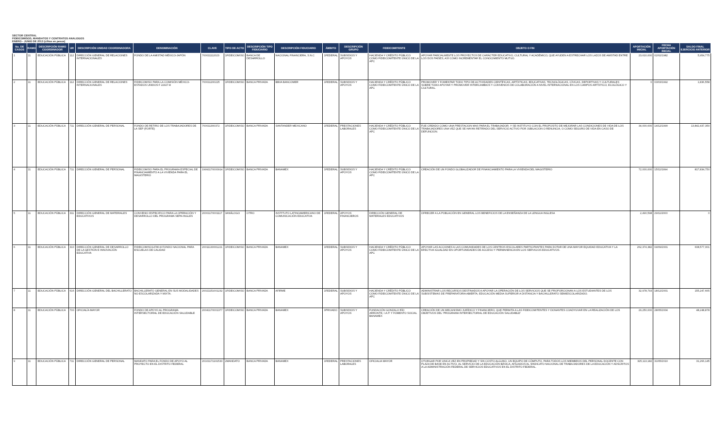SECTOR CENTRAL
FIDEICOMISOS, MANDATOS Y CONTRATOS ANALOGOS
ENERO - JUNIO DE 2013 (cifras en pesos)
| No. DE CASOS | RAMO | DESCRIPCIÓN RAMO COORDINADOR | UR | DESCRIPCIÓN UNIDAD COORDINADORA | DENOMINACIÓN | CLAVE | TIPO DE ACTO | DESCRIPCIÓN TIPO FIDUCIARIO | DESCRIPCIÓN FIDUCIARIO | ÁMBITO | DESCRIPCIÓN GRUPO | FIDEICOMITENTE | OBJETO O FIN | APORTACIÓN INICIAL | FECHA APORTACIÓN INICIAL | SALDO FINAL EJERCICIO ANTERIOR |
| --- | --- | --- | --- | --- | --- | --- | --- | --- | --- | --- | --- | --- | --- | --- | --- | --- |
| 1 | 11 | EDUCACIÓN PÚBLICA | 112 | DIRECCIÓN GENERAL DE RELACIONES INTERNACIONALES | FONDO DE LA AMISTAD MÉXICO-JAPÓN | 700011112023 | 1FIDEICOMISO | BANCA DE DESARROLLO | NACIONAL FINANCIERA, S.N.C | 1FEDERAL | SUBSIDIOS Y APOYOS | HACIENDA Y CRÉDITO PÚBLICO COMO FIDEICOMITENTE ÚNICO DE LA APC | APOYAR PARCIALMENTE LOS PROYECTOS DE CARÁCTER EDUCATIVO, CULTURAL Y ACADÉMICO, QUE AYUDEN A ESTRECHAR LOS LAZOS DE AMISTAD ENTRE LOS DOS PAÍSES, ASÍ COMO INCREMENTAR EL CONOCIMIENTO MUTUO. | 23,610,000 | 02/02/1982 | 5,954,775 |
| 2 | 11 | EDUCACIÓN PÚBLICA | 112 | DIRECCIÓN GENERAL DE RELACIONES INTERNACIONALES | FIDEICOMISO PARA LA COMISIÓN MÉXICO-ESTADOS UNIDOS F 22927-8 | 700011200225 | 1FIDEICOMISO | BANCA PRIVADA | BBVA BANCOMER | 1FEDERAL | SUBSIDIOS Y APOYOS | HACIENDA Y CRÉDITO PÚBLICO COMO FIDEICOMITENTE ÚNICO DE LA APC | PROMOVER Y FOMENTAR TODO TIPO DE ACTIVIDADES CIENTÍFICAS, ARTÍSTICAS, EDUCATIVAS, TECNOLÓGICAS, CÍVICAS, DEPORTIVAS Y CULTURALES SOBRE TODO APOYAR Y PROMOVER INTERCAMBIOS Y CONVENIOS DE COLABORACIÓN A NIVEL INTERNACIONAL EN LOS CAMPOS ARTÍSTICO, ECOLÓGICO Y CULTURAL. | 0 | 03/03/1992 | 1,836,558 |
| 3 | 11 | EDUCACIÓN PÚBLICA | 711 | DIRECCIÓN GENERAL DE PERSONAL | FONDO DE RETIRO DE LOS TRABAJADORES DE LA SEP (FORTE) | 700011300372 | 1FIDEICOMISO | BANCA PRIVADA | SANTANDER MEXICANO | 1FEDERAL | PRESTACIONES LABORALES | HACIENDA Y CRÉDITO PÚBLICO COMO FIDEICOMITENTE ÚNICO DE LA APC | FUE CREADO COMO UNA PRESTACION MAS PARA EL TRABAJADOR, Y SE INSTITUYO CON EL PROPOSITO DE MEJORAR LAS CONDICIONES DE VIDA DE LOS TRABAJADORES UNA VEZ QUE SE HAYAN RETIRADO DEL SERVICIO ACTIVO POR JUBILACION O RENUNCIA, O COMO SEGURO DE VIDA EN CASO DE DEFUNCION. | 34,000,000 | 14/12/1990 | 13,842,437,350 |
| 4 | 11 | EDUCACIÓN PÚBLICA | 711 | DIRECCIÓN GENERAL DE PERSONAL | FIDEICOMISO PARA EL PROGRAMA ESPECIAL DE FINANCIAMIENTO A LA VIVIENDA PARA EL MAGISTERIO | 19991170000914 | 1FIDEICOMISO | BANCA PRIVADA | BANAMEX | 1FEDERAL | SUBSIDIOS Y APOYOS | HACIENDA Y CRÉDITO PÚBLICO COMO FIDEICOMITENTE ÚNICO DE LA APC | CREACIÓN DE UN FONDO GLOBALIZADOR DE FINANCIAMIENTO PARA LA VIVIENDA DEL MAGISTERIO | 72,000,000 | 15/11/1994 | 817,834,750 |
| 5 | 11 | EDUCACIÓN PÚBLICA | 311 | DIRECCIÓN GENERAL DE MATERIALES EDUCATIVOS | CONVENIO ESPECIFICO PARA LA OPERACIÓN Y DESARROLLO DEL PROGRAMA SEPA-INGLES | 20001170001117 | 3ANÁLOGO | OTRO | INSTITUTO LATINOAMERICANO DE COMUNICACIÓN EDUCATIVA | 1FEDERAL | APOYOS FINANCIEROS | DIRECCIÓN GENERAL DE MATERIALES EDUCATIVOS | OFRECER A LA POBLACIÓN EN GENERAL LOS BENEFICIOS DE LA ENSEÑANZA DE LA LENGUA INGLESA | 2,490,598 | 29/11/2000 | 0 |
| 6 | 11 | EDUCACIÓN PÚBLICA | 310 | DIRECCIÓN GENERAL DE DESARROLLO DE LA GESTIÓN E INNOVACIÓN EDUCATIVA | FIDEICOMISO14780-8 FONDO NACIONAL PARA ESCUELAS DE CALIDAD | 20011130001221 | 1FIDEICOMISO | BANCA PRIVADA | BANAMEX | 1FEDERAL | SUBSIDIOS Y APOYOS | HACIENDA Y CRÉDITO PÚBLICO COMO FIDEICOMITENTE ÚNICO DE LA APC | APOYAR LAS ACCIONES A LAS COMUNIDADES DE LOS CENTROS ESCOLARES PARTICIPANTES PARA DOTAR DE UNA MAYOR EQUIDAD EDUCATIVA Y LA EFECTIVA IGUALDAD EN OPORTUNIDADES DE ACCESO Y PERMANENCIA EN LOS SERVICIOS EDUCATIVOS. | 262,374,382 | 04/09/2001 | 608,577,001 |
| 7 | 11 | EDUCACIÓN PÚBLICA | 616 | DIRECCIÓN GENERAL DEL BACHILLERATO | BACHILLERATO GENERAL EN SUS MODALIDADES NO ESCOLARIZADA Y MIXTA. | 20021151001232 | 1FIDEICOMISO | BANCA PRIVADA | AFIRME | 1FEDERAL | SUBSIDIOS Y APOYOS | HACIENDA Y CRÉDITO PÚBLICO COMO FIDEICOMITENTE ÚNICO DE LA APC | ADMINISTRAR LOS RECURSOS DESTINADOS A APOYAR LA OPERACIÓN DE LOS SERVICIOS QUE SE PROPORCIONAN A LOS ESTUDIANTES DE LOS SUBSISTEMAS DE PREPARATORIA ABIERTA, EDUCACIÓN MEDIA SUPERIOR A DISTANCIA Y BACHILLERATO SEMIESCOLARIZADO. | 32,978,793 | 18/12/2001 | 155,247,665 |
| 8 | 11 | EDUCACIÓN PÚBLICA | 700 | OFICIALÍA MAYOR | FONDO DE APOYO AL PROGRAMA INTERSECTORIAL DE EDUCACIÓN SALUDABLE | 20041170001377 | 1FIDEICOMISO | BANCA PRIVADA | BANAMEX | 3PRIVADO | SUBSIDIOS Y APOYOS | FUNDACIÓN GONZALO RÍO ARRONTE, I.A.P. Y FOMENTO SOCIAL BANAMEX | CREACIÓN DE UN MECANISMO JURÍDICO Y FINANCIERO, QUE PERMITA A LAS FIDEICOMITENTES Y DONANTES COADYUVAR EN LA REALIZACIÓN DE LOS OBJETIVOS DEL 'PROGRAMA INTERSECTORIAL DE EDUCACIÓN SALUDABLE' | 29,250,000 | 28/05/2004 | 48,248,878 |
| 9 | 11 | EDUCACIÓN PÚBLICA | 711 | DIRECCIÓN GENERAL DE PERSONAL | MANDATO PARA EL FONDO DE APOYO AL PROYECTO EN EL DISTRITO FEDERAL | 20101171101533 | 2MANDATO | BANCA PRIVADA | BANAMEX | 1FEDERAL | PRESTACIONES LABORALES | OFICIALIA MAYOR | OTORGAR POR UNICA VEZ EN PROPIEDAD Y SIN COSTO ALGUNO, UN EQUIPO DE CÓMPUTO, PARA TODOS LOS MIEMBROS DEL PERSONAL DOCENTE CON PLAZA DE BASE EN ACTIVO, AL SERVICIO DE LA EDUCACIÓN BÁSICA, AFILIADOS AL SINDICATO NACIONAL DE TRABAJADORES DE LA EDUCACIÓN Y ADSCRITOS A LA ADMINISTRACIÓN FEDERAL DE SERVICIOS EDUCATIVOS EN EL DISTRITO FEDERAL. | 325,113,182 | 31/05/2010 | 31,266,145 |